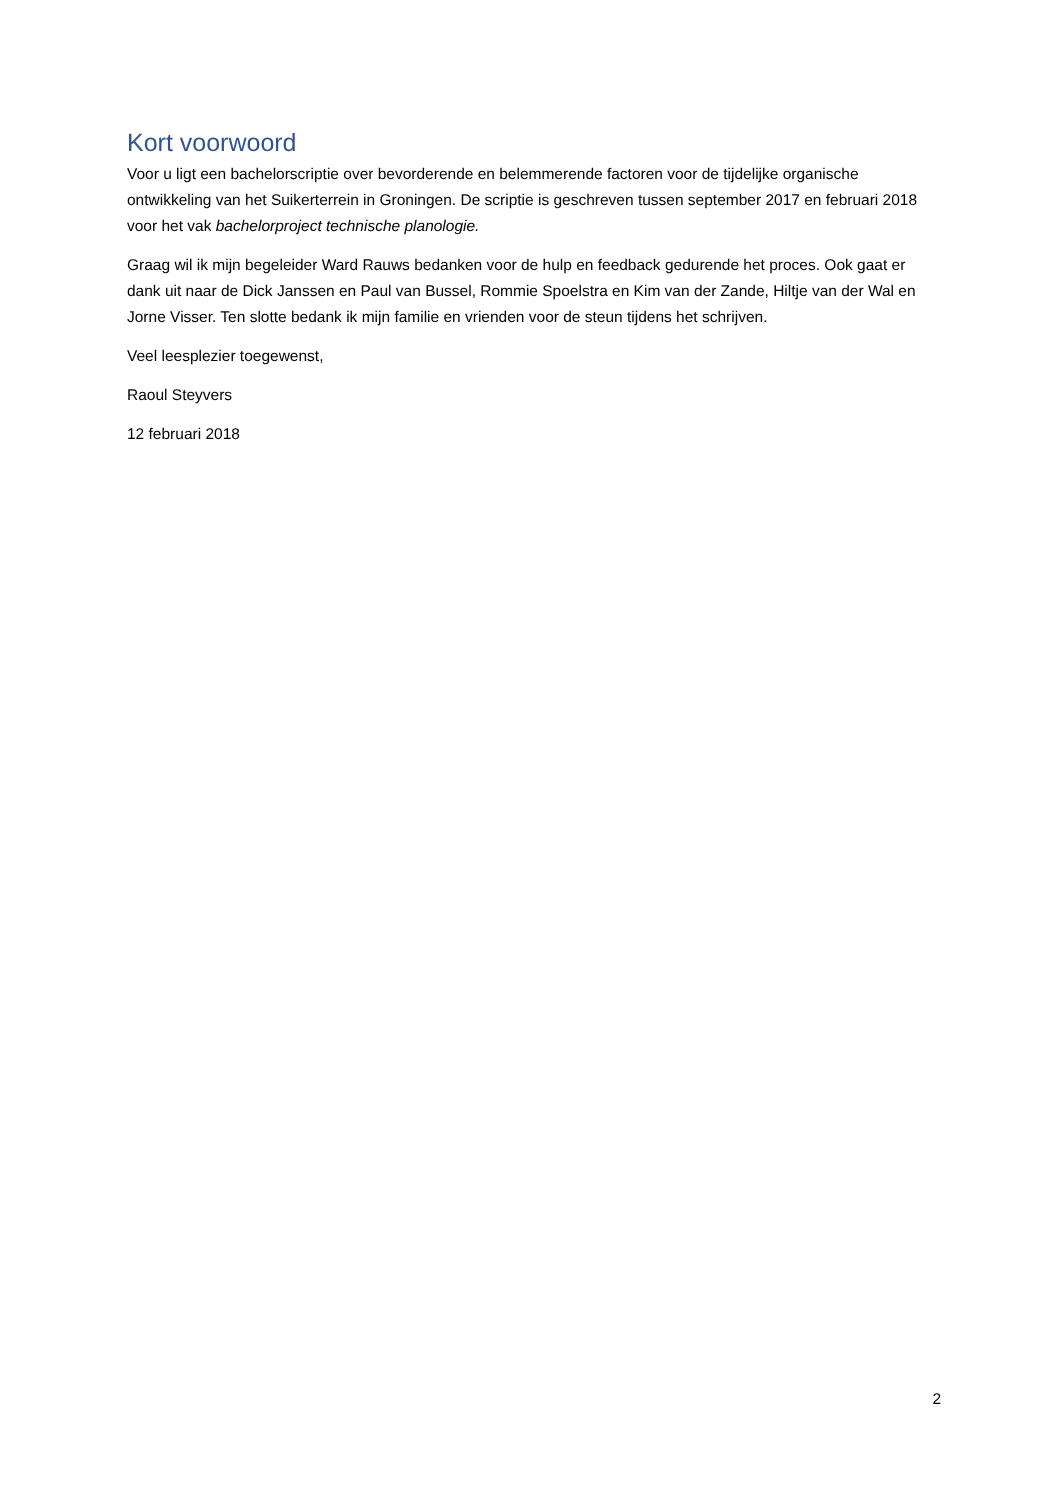Kort voorwoord
Voor u ligt een bachelorscriptie over bevorderende en belemmerende factoren voor de tijdelijke organische ontwikkeling van het Suikerterrein in Groningen. De scriptie is geschreven tussen september 2017 en februari 2018 voor het vak bachelorproject technische planologie.
Graag wil ik mijn begeleider Ward Rauws bedanken voor de hulp en feedback gedurende het proces. Ook gaat er dank uit naar de Dick Janssen en Paul van Bussel, Rommie Spoelstra en Kim van der Zande, Hiltje van der Wal en Jorne Visser. Ten slotte bedank ik mijn familie en vrienden voor de steun tijdens het schrijven.
Veel leesplezier toegewenst,
Raoul Steyvers
12 februari 2018
2